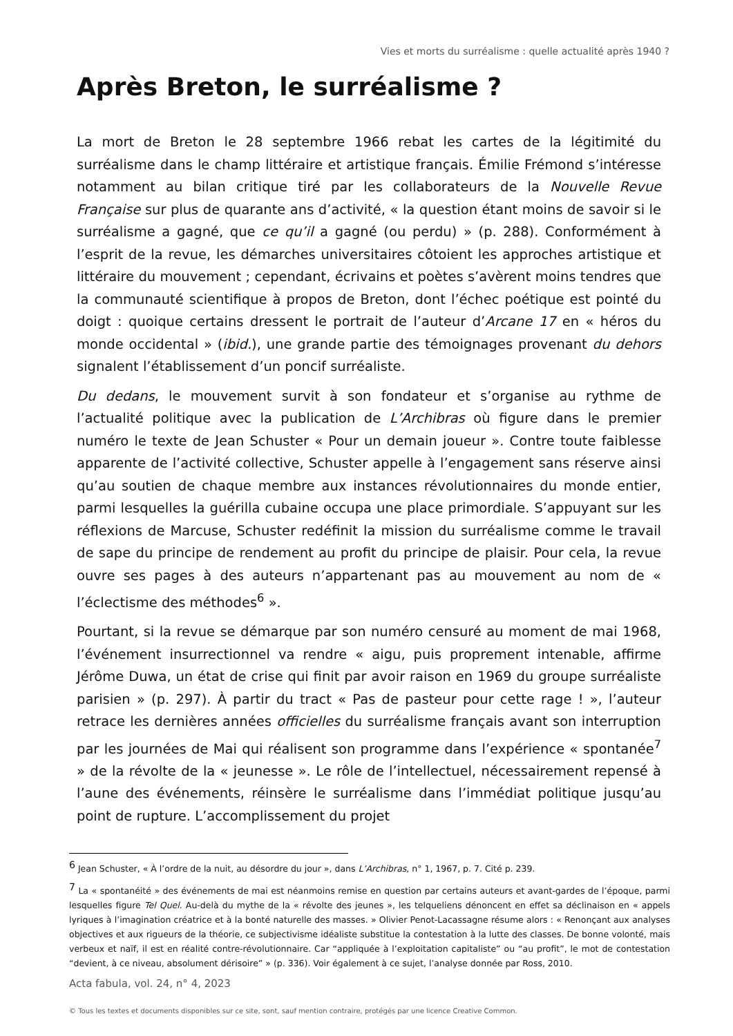Vies et morts du surréalisme : quelle actualité après 1940 ?
Après Breton, le surréalisme ?
La mort de Breton le 28 septembre 1966 rebat les cartes de la légitimité du surréalisme dans le champ littéraire et artistique français. Émilie Frémond s’intéresse notamment au bilan critique tiré par les collaborateurs de la Nouvelle Revue Française sur plus de quarante ans d’activité, « la question étant moins de savoir si le surréalisme a gagné, que ce qu’il a gagné (ou perdu) » (p. 288). Conformément à l’esprit de la revue, les démarches universitaires côtoient les approches artistique et littéraire du mouvement ; cependant, écrivains et poètes s’avèrent moins tendres que la communauté scientifique à propos de Breton, dont l’échec poétique est pointé du doigt : quoique certains dressent le portrait de l’auteur d’Arcane 17 en « héros du monde occidental » (ibid.), une grande partie des témoignages provenant du dehors signalent l’établissement d’un poncif surréaliste.
Du dedans, le mouvement survit à son fondateur et s’organise au rythme de l’actualité politique avec la publication de L’Archibras où figure dans le premier numéro le texte de Jean Schuster « Pour un demain joueur ». Contre toute faiblesse apparente de l’activité collective, Schuster appelle à l’engagement sans réserve ainsi qu’au soutien de chaque membre aux instances révolutionnaires du monde entier, parmi lesquelles la guérilla cubaine occupa une place primordiale. S’appuyant sur les réflexions de Marcuse, Schuster redéfinit la mission du surréalisme comme le travail de sape du principe de rendement au profit du principe de plaisir. Pour cela, la revue ouvre ses pages à des auteurs n’appartenant pas au mouvement au nom de « l’éclectisme des méthodes<sup>6</sup> ».
Pourtant, si la revue se démarque par son numéro censuré au moment de mai 1968, l’événement insurrectionnel va rendre « aigu, puis proprement intenable, affirme Jérôme Duwa, un état de crise qui finit par avoir raison en 1969 du groupe surréaliste parisien » (p. 297). À partir du tract « Pas de pasteur pour cette rage ! », l’auteur retrace les dernières années officielles du surréalisme français avant son interruption par les journées de Mai qui réalisent son programme dans l’expérience « spontanée<sup>7</sup> » de la révolte de la « jeunesse ». Le rôle de l’intellectuel, nécessairement repensé à l’aune des événements, réinsère le surréalisme dans l’immédiat politique jusqu’au point de rupture. L’accomplissement du projet
<sup>6</sup> Jean Schuster, « À l’ordre de la nuit, au désordre du jour », dans L’Archibras, n° 1, 1967, p. 7. Cité p. 239.
<sup>7</sup> La « spontanéité » des événements de mai est néanmoins remise en question par certains auteurs et avant-gardes de l’époque, parmi lesquelles figure Tel Quel. Au-delà du mythe de la « révolte des jeunes », les telqueliens dénoncent en effet sa déclinaison en « appels lyriques à l’imagination créatrice et à la bonté naturelle des masses. » Olivier Penot-Lacassagne résume alors : « Renonçant aux analyses objectives et aux rigueurs de la théorie, ce subjectivisme idéaliste substitue la contestation à la lutte des classes. De bonne volonté, mais verbeux et naïf, il est en réalité contre-révolutionnaire. Car “appliquée à l’exploitation capitaliste” ou “au profit”, le mot de contestation “devient, à ce niveau, absolument dérisoire” » (p. 336). Voir également à ce sujet, l’analyse donnée par Ross, 2010.
Acta fabula, vol. 24, n° 4, 2023
© Tous les textes et documents disponibles sur ce site, sont, sauf mention contraire, protégés par une licence Creative Common.